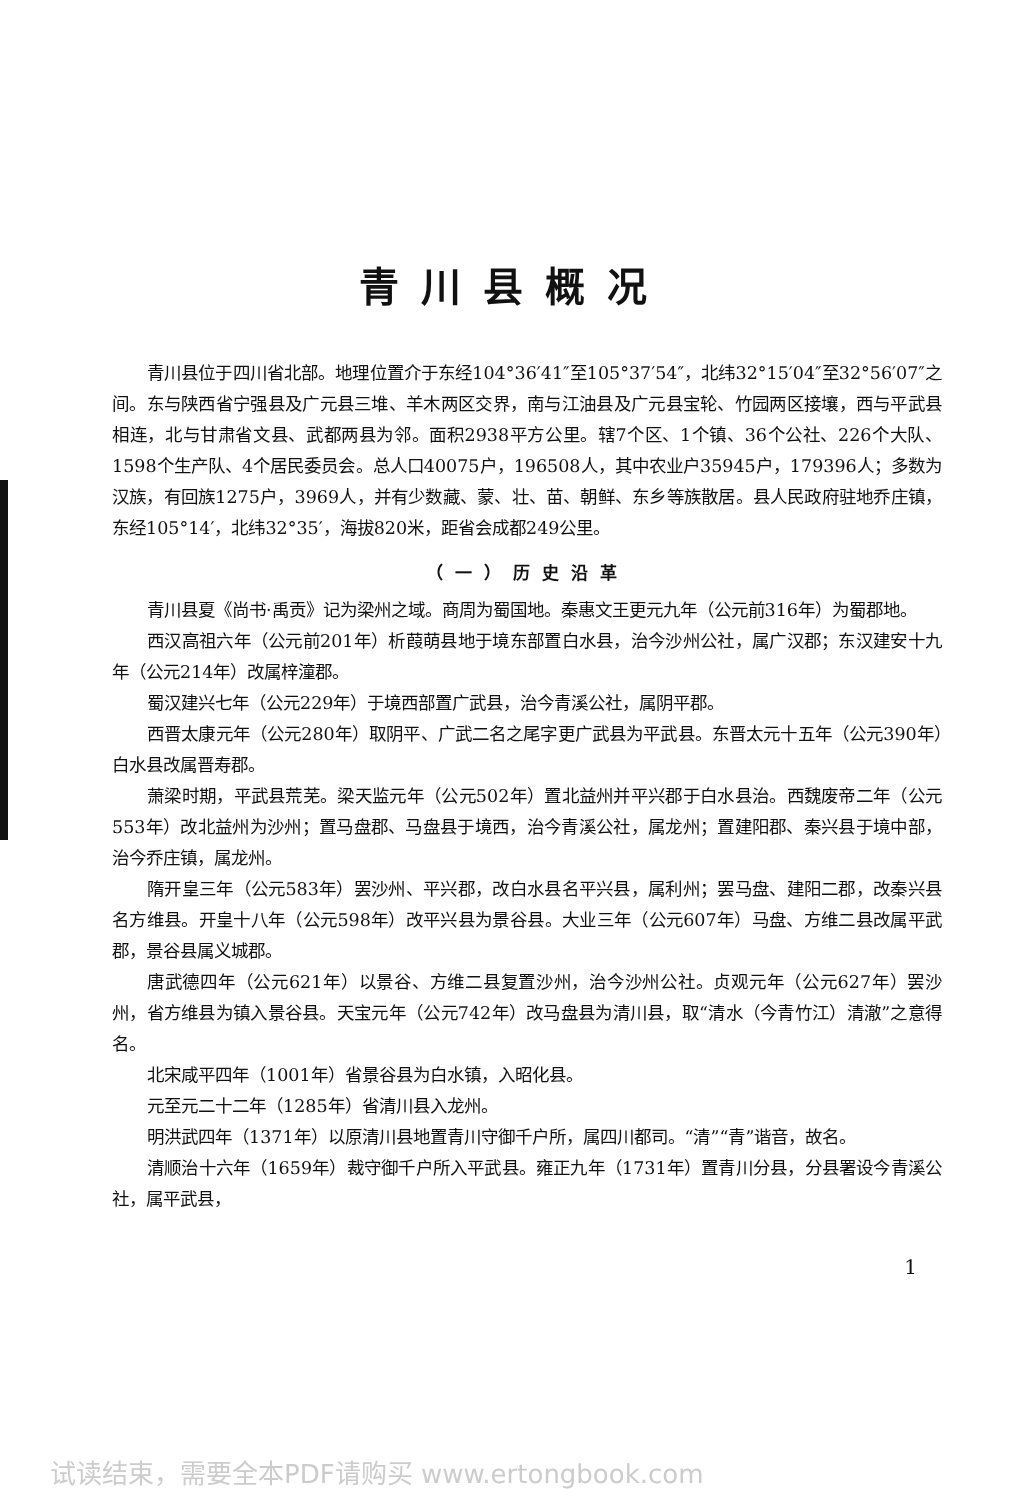青川县概况
青川县位于四川省北部。地理位置介于东经104°36′41″至105°37′54″，北纬32°15′04″至32°56′07″之间。东与陕西省宁强县及广元县三堆、羊木两区交界，南与江油县及广元县宝轮、竹园两区接壤，西与平武县相连，北与甘肃省文县、武都两县为邻。面积2938平方公里。辖7个区、1个镇、36个公社、226个大队、1598个生产队、4个居民委员会。总人口40075户，196508人，其中农业户35945户，179396人；多数为汉族，有回族1275户，3969人，并有少数藏、蒙、壮、苗、朝鲜、东乡等族散居。县人民政府驻地乔庄镇，东经105°14′，北纬32°35′，海拔820米，距省会成都249公里。
（一）历史沿革
青川县夏《尚书·禹贡》记为梁州之域。商周为蜀国地。秦惠文王更元九年（公元前316年）为蜀郡地。
西汉高祖六年（公元前201年）析葭萌县地于境东部置白水县，治今沙州公社，属广汉郡；东汉建安十九年（公元214年）改属梓潼郡。
蜀汉建兴七年（公元229年）于境西部置广武县，治今青溪公社，属阴平郡。
西晋太康元年（公元280年）取阴平、广武二名之尾字更广武县为平武县。东晋太元十五年（公元390年）白水县改属晋寿郡。
萧梁时期，平武县荒芜。梁天监元年（公元502年）置北益州并平兴郡于白水县治。西魏废帝二年（公元553年）改北益州为沙州；置马盘郡、马盘县于境西，治今青溪公社，属龙州；置建阳郡、秦兴县于境中部，治今乔庄镇，属龙州。
隋开皇三年（公元583年）罢沙州、平兴郡，改白水县名平兴县，属利州；罢马盘、建阳二郡，改秦兴县名方维县。开皇十八年（公元598年）改平兴县为景谷县。大业三年（公元607年）马盘、方维二县改属平武郡，景谷县属义城郡。
唐武德四年（公元621年）以景谷、方维二县复置沙州，治今沙州公社。贞观元年（公元627年）罢沙州，省方维县为镇入景谷县。天宝元年（公元742年）改马盘县为清川县，取“清水（今青竹江）清澈”之意得名。
北宋咸平四年（1001年）省景谷县为白水镇，入昭化县。
元至元二十二年（1285年）省清川县入龙州。
明洪武四年（1371年）以原清川县地置青川守御千户所，属四川都司。“清”“青”谐音，故名。
清顺治十六年（1659年）裁守御千户所入平武县。雍正九年（1731年）置青川分县，分县署设今青溪公社，属平武县，
1
试读结束，需要全本PDF请购买 www.ertongbook.com